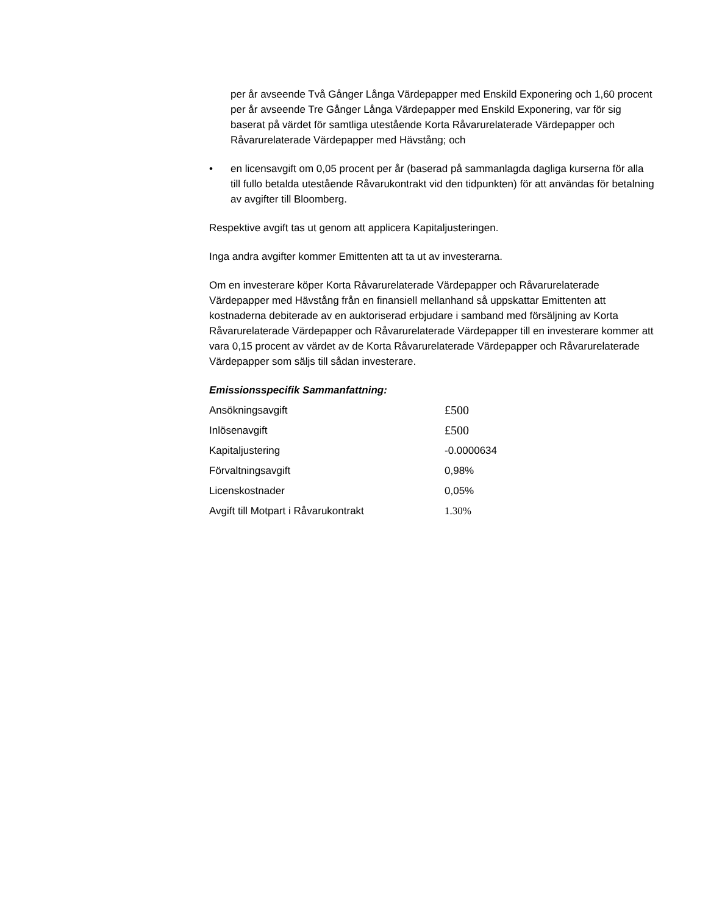per år avseende Två Gånger Långa Värdepapper med Enskild Exponering och 1,60 procent per år avseende Tre Gånger Långa Värdepapper med Enskild Exponering, var för sig baserat på värdet för samtliga utestående Korta Råvarurelaterade Värdepapper och Råvarurelaterade Värdepapper med Hävstång; och
• en licensavgift om 0,05 procent per år (baserad på sammanlagda dagliga kurserna för alla till fullo betalda utestående Råvarukontrakt vid den tidpunkten) för att användas för betalning av avgifter till Bloomberg.
Respektive avgift tas ut genom att applicera Kapitaljusteringen.
Inga andra avgifter kommer Emittenten att ta ut av investerarna.
Om en investerare köper Korta Råvarurelaterade Värdepapper och Råvarurelaterade Värdepapper med Hävstång från en finansiell mellanhand så uppskattar Emittenten att kostnaderna debiterade av en auktoriserad erbjudare i samband med försäljning av Korta Råvarurelaterade Värdepapper och Råvarurelaterade Värdepapper till en investerare kommer att vara 0,15 procent av värdet av de Korta Råvarurelaterade Värdepapper och Råvarurelaterade Värdepapper som säljs till sådan investerare.
Emissionsspecifik Sammanfattning:
| Ansökningsavgift | £500 |
| Inlösenavgift | £500 |
| Kapitaljustering | -0.0000634 |
| Förvaltningsavgift | 0,98% |
| Licenskostnader | 0,05% |
| Avgift till Motpart i Råvarukontrakt | 1.30% |